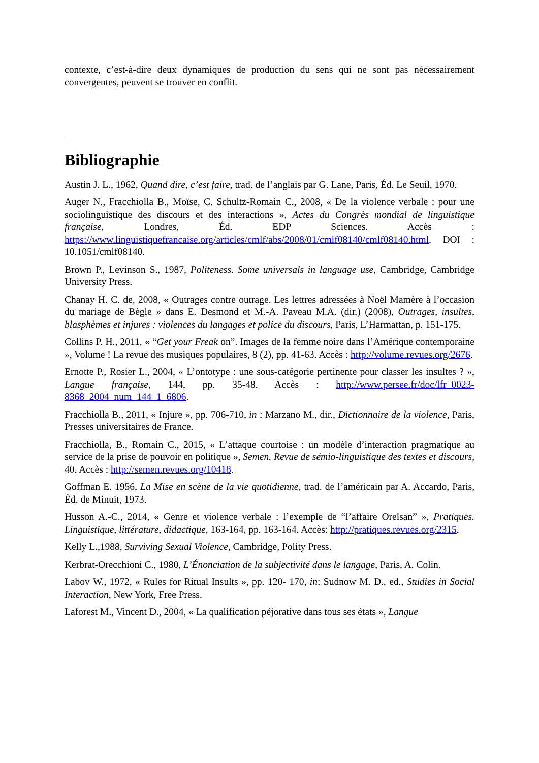contexte, c’est-à-dire deux dynamiques de production du sens qui ne sont pas nécessairement convergentes, peuvent se trouver en conflit.
Bibliographie
Austin J. L., 1962, Quand dire, c’est faire, trad. de l’anglais par G. Lane, Paris, Éd. Le Seuil, 1970.
Auger N., Fracchiolla B., Moïse, C. Schultz-Romain C., 2008, « De la violence verbale : pour une sociolinguistique des discours et des interactions », Actes du Congrès mondial de linguistique française, Londres, Éd. EDP Sciences. Accès : https://www.linguistiquefrancaise.org/articles/cmlf/abs/2008/01/cmlf08140/cmlf08140.html. DOI : 10.1051/cmlf08140.
Brown P., Levinson S., 1987, Politeness. Some universals in language use, Cambridge, Cambridge University Press.
Chanay H. C. de, 2008, « Outrages contre outrage. Les lettres adressées à Noël Mamère à l’occasion du mariage de Bègle » dans E. Desmond et M.-A. Paveau M.A. (dir.) (2008), Outrages, insultes, blasphèmes et injures : violences du langages et police du discours, Paris, L’Harmattan, p. 151-175.
Collins P. H., 2011, « “Get your Freak on”. Images de la femme noire dans l’Amérique contemporaine », Volume ! La revue des musiques populaires, 8 (2), pp. 41-63. Accès : http://volume.revues.org/2676.
Ernotte P., Rosier L., 2004, « L’ontotype : une sous-catégorie pertinente pour classer les insultes ? », Langue française, 144, pp. 35-48. Accès : http://www.persee.fr/doc/lfr_0023-8368_2004_num_144_1_6806.
Fracchiolla B., 2011, « Injure », pp. 706-710, in : Marzano M., dir., Dictionnaire de la violence, Paris, Presses universitaires de France.
Fracchiolla, B., Romain C., 2015, « L’attaque courtoise : un modèle d’interaction pragmatique au service de la prise de pouvoir en politique », Semen. Revue de sémio-linguistique des textes et discours, 40. Accès : http://semen.revues.org/10418.
Goffman E. 1956, La Mise en scène de la vie quotidienne, trad. de l’américain par A. Accardo, Paris, Éd. de Minuit, 1973.
Husson A.-C., 2014, « Genre et violence verbale : l’exemple de “l’affaire Orelsan” », Pratiques. Linguistique, littérature, didactique, 163-164, pp. 163-164. Accès: http://pratiques.revues.org/2315.
Kelly L.,1988, Surviving Sexual Violence, Cambridge, Polity Press.
Kerbrat-Orecchioni C., 1980, L’Énonciation de la subjectivité dans le langage, Paris, A. Colin.
Labov W., 1972, « Rules for Ritual Insults », pp. 120- 170, in: Sudnow M. D., ed., Studies in Social Interaction, New York, Free Press.
Laforest M., Vincent D., 2004, « La qualification péjorative dans tous ses états », Langue